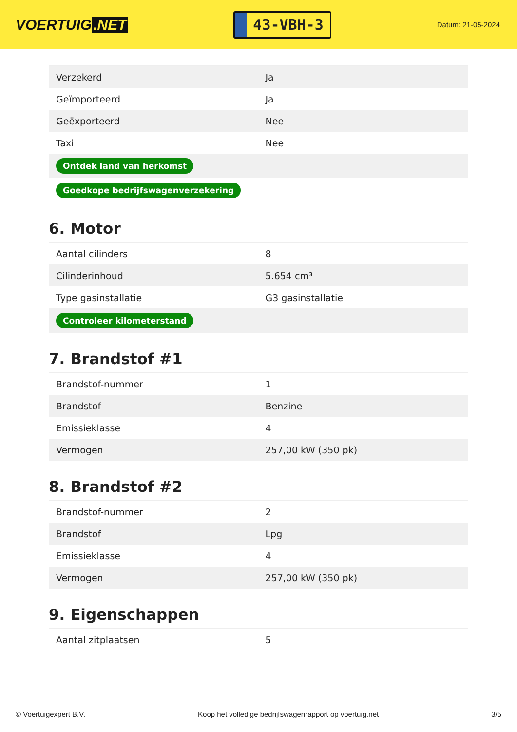VOERTUIG.NET
43-VBH-3
Datum: 21-05-2024
| Verzekerd | Ja |
| Geïmporteerd | Ja |
| Geëxporteerd | Nee |
| Taxi | Nee |
| Ontdek land van herkomst | |
| Goedkope bedrijfswagenverzekering | |
6. Motor
| Aantal cilinders | 8 |
| Cilinderinhoud | 5.654 cm³ |
| Type gasinstallatie | G3 gasinstallatie |
| Controleer kilometerstand | |
7. Brandstof #1
| Brandstof-nummer | 1 |
| Brandstof | Benzine |
| Emissieklasse | 4 |
| Vermogen | 257,00 kW (350 pk) |
8. Brandstof #2
| Brandstof-nummer | 2 |
| Brandstof | Lpg |
| Emissieklasse | 4 |
| Vermogen | 257,00 kW (350 pk) |
9. Eigenschappen
| Aantal zitplaatsen | 5 |
© Voertuigexpert B.V. Koop het volledige bedrijfswagenrapport op voertuig.net 3/5